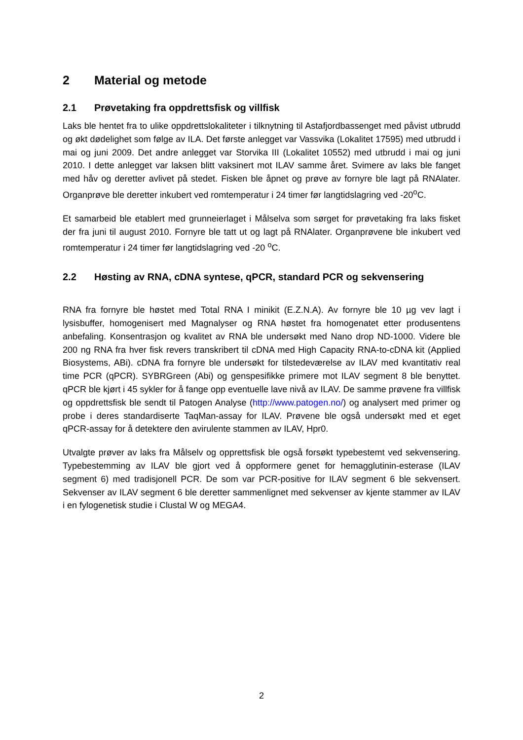2 Material og metode
2.1 Prøvetaking fra oppdrettsfisk og villfisk
Laks ble hentet fra to ulike oppdrettslokaliteter i tilknytning til Astafjordbassenget med påvist utbrudd og økt dødelighet som følge av ILA. Det første anlegget var Vassvika (Lokalitet 17595) med utbrudd i mai og juni 2009. Det andre anlegget var Storvika III (Lokalitet 10552) med utbrudd i mai og juni 2010. I dette anlegget var laksen blitt vaksinert mot ILAV samme året. Svimere av laks ble fanget med håv og deretter avlivet på stedet. Fisken ble åpnet og prøve av fornyre ble lagt på RNAlater. Organprøve ble deretter inkubert ved romtemperatur i 24 timer før langtidslagring ved -20<sup>o</sup>C.
Et samarbeid ble etablert med grunneierlaget i Målselva som sørget for prøvetaking fra laks fisket der fra juni til august 2010. Fornyre ble tatt ut og lagt på RNAlater. Organprøvene ble inkubert ved romtemperatur i 24 timer før langtidslagring ved -20 <sup>o</sup>C.
2.2 Høsting av RNA, cDNA syntese, qPCR, standard PCR og sekvensering
RNA fra fornyre ble høstet med Total RNA I minikit (E.Z.N.A). Av fornyre ble 10 µg vev lagt i lysisbuffer, homogenisert med Magnalyser og RNA høstet fra homogenatet etter produsentens anbefaling. Konsentrasjon og kvalitet av RNA ble undersøkt med Nano drop ND-1000. Videre ble 200 ng RNA fra hver fisk revers transkribert til cDNA med High Capacity RNA-to-cDNA kit (Applied Biosystems, ABi). cDNA fra fornyre ble undersøkt for tilstedeværelse av ILAV med kvantitativ real time PCR (qPCR). SYBRGreen (Abi) og genspesifikke primere mot ILAV segment 8 ble benyttet. qPCR ble kjørt i 45 sykler for å fange opp eventuelle lave nivå av ILAV. De samme prøvene fra villfisk og oppdrettsfisk ble sendt til Patogen Analyse (http://www.patogen.no/) og analysert med primer og probe i deres standardiserte TaqMan-assay for ILAV. Prøvene ble også undersøkt med et eget qPCR-assay for å detektere den avirulente stammen av ILAV, Hpr0.
Utvalgte prøver av laks fra Målselv og opprettsfisk ble også forsøkt typebestemt ved sekvensering. Typebestemming av ILAV ble gjort ved å oppformere genet for hemagglutinin-esterase (ILAV segment 6) med tradisjonell PCR. De som var PCR-positive for ILAV segment 6 ble sekvensert. Sekvenser av ILAV segment 6 ble deretter sammenlignet med sekvenser av kjente stammer av ILAV i en fylogenetisk studie i Clustal W og MEGA4.
2